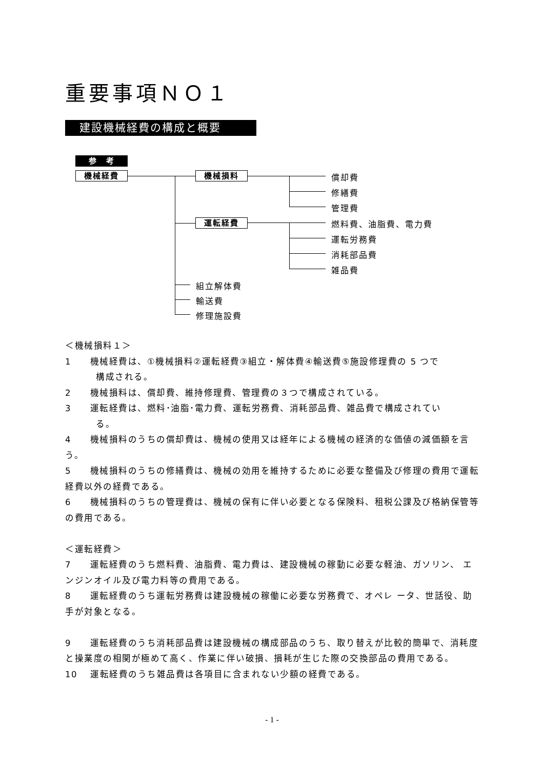重要事項ＮＯ１
建設機械経費の構成と概要
参　考
機械経費 機械損料
運転経費
償却費
修繕費
管理費
燃料費、油脂費、電力費
運転労務費
消耗部品費
雑品費
組立解体費
輸送費
修理施設費
＜機械損料１＞
1　　機械経費は、①機械損料②運転経費③組立・解体費④輸送費⑤施設修理費の 5 つで
構成される。
2　　機械損料は、償却費、維持修理費、管理費の３つで構成されている。
3　　運転経費は、燃料･油脂･電力費、運転労務費、消耗部品費、雑品費で構成されてい
る。
4　　機械損料のうちの償却費は、機械の使用又は経年による機械の経済的な価値の減価額を言う。
5　　機械損料のうちの修繕費は、機械の効用を維持するために必要な整備及び修理の費用で運転経費以外の経費である。
6　　機械損料のうちの管理費は、機械の保有に伴い必要となる保険料、租税公課及び格納保管等の費用である。
＜運転経費＞
7　　運転経費のうち燃料費、油脂費、電力費は、建設機械の稼動に必要な軽油、ガソリン、 エンジンオイル及び電力料等の費用である。
8　　運転経費のうち運転労務費は建設機械の稼働に必要な労務費で、オペレ ータ、世話役、助手が対象となる。
9　　運転経費のうち消耗部品費は建設機械の構成部品のうち、取り替えが比較的簡単で、消耗度と操業度の相関が極めて高く、作業に伴い破損、損耗が生じた際の交換部品の費用である。
10　 運転経費のうち雑品費は各項目に含まれない少額の経費である。
- 1 -